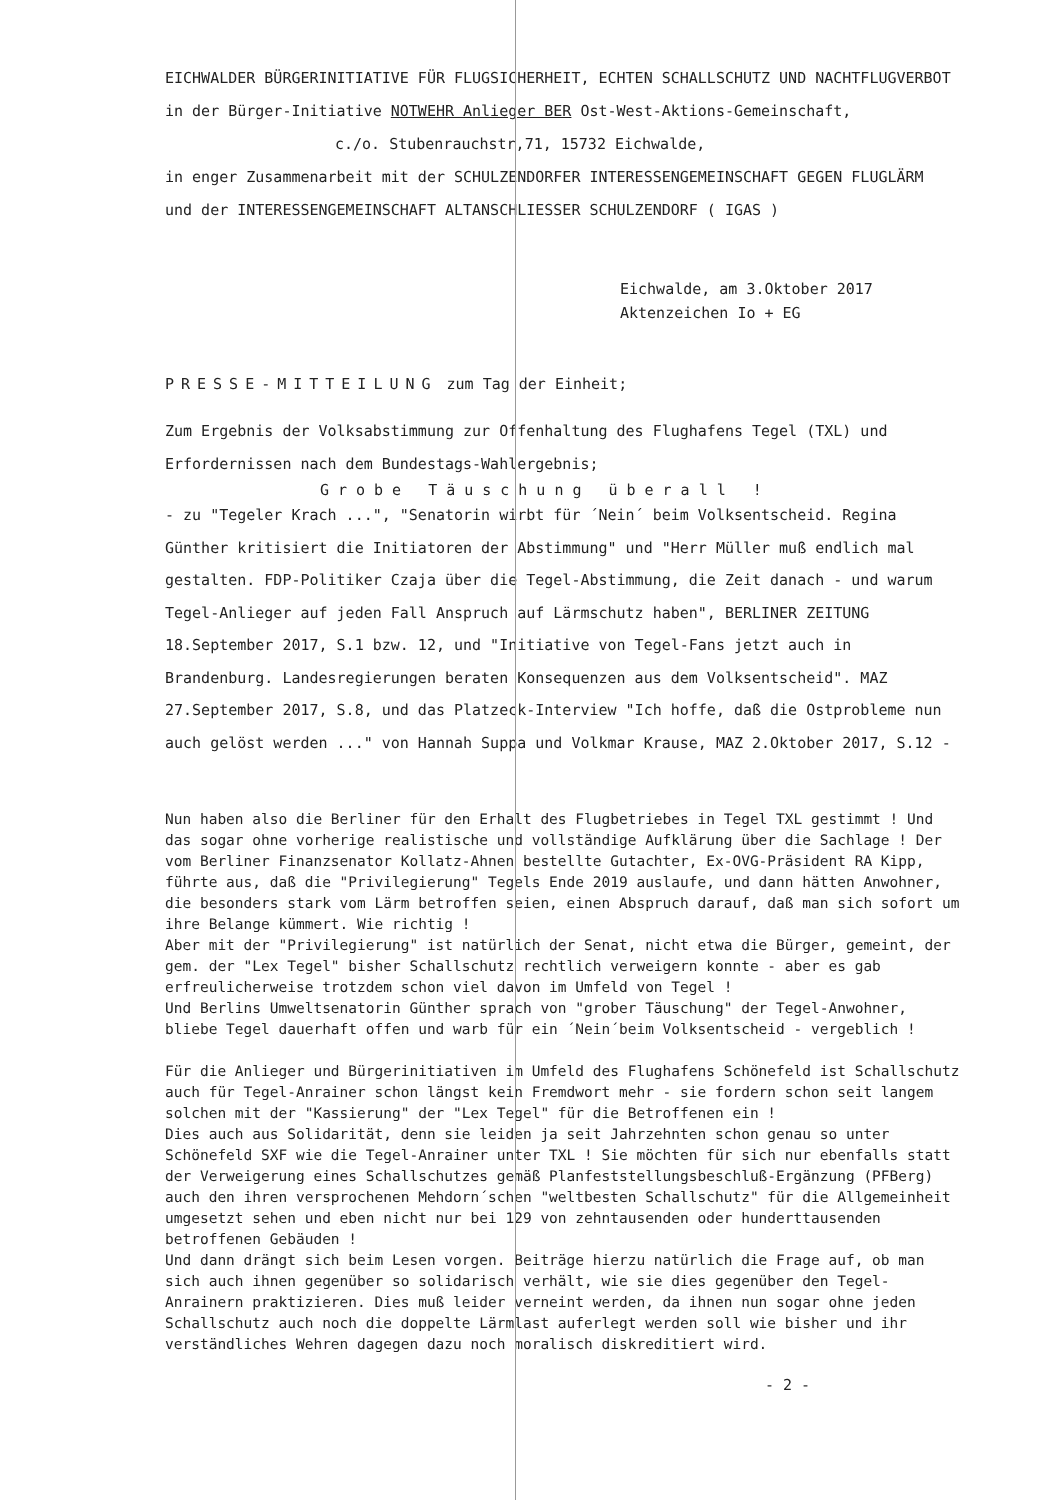EICHWALDER BÜRGERINITIATIVE FÜR FLUGSICHERHEIT, ECHTEN SCHALLSCHUTZ UND NACHTFLUGVERBOT
in der Bürger-Initiative NOTWEHR Anlieger BER Ost-West-Aktions-Gemeinschaft,
c./o. Stubenrauchstr,71, 15732 Eichwalde,
in enger Zusammenarbeit mit der SCHULZENDORFER INTERESSENGEMEINSCHAFT GEGEN FLUGLÄRM
und der INTERESSENGEMEINSCHAFT ALTANSCHLIESSER SCHULZENDORF ( IGAS )
Eichwalde, am 3.Oktober 2017
Aktenzeichen Io + EG
PRESSE-MITTEILUNG zum Tag der Einheit;
Zum Ergebnis der Volksabstimmung zur Offenhaltung des Flughafens Tegel (TXL) und
Erfordernissen nach dem Bundestags-Wahlergebnis;
Grobe Täuschung überall !
- zu "Tegeler Krach ...", "Senatorin wirbt für ´Nein´ beim Volksentscheid. Regina Günther kritisiert die Initiatoren der Abstimmung" und "Herr Müller muß endlich mal gestalten. FDP-Politiker Czaja über die Tegel-Abstimmung, die Zeit danach - und warum Tegel-Anlieger auf jeden Fall Anspruch auf Lärmschutz haben", BERLINER ZEITUNG 18.September 2017, S.1 bzw. 12, und "Initiative von Tegel-Fans jetzt auch in Brandenburg. Landesregierungen beraten Konsequenzen aus dem Volksentscheid". MAZ 27.September 2017, S.8, und das Platzeck-Interview "Ich hoffe, daß die Ostprobleme nun auch gelöst werden ..." von Hannah Suppa und Volkmar Krause, MAZ 2.Oktober 2017, S.12 -
Nun haben also die Berliner für den Erhalt des Flugbetriebes in Tegel TXL gestimmt ! Und das sogar ohne vorherige realistische und vollständige Aufklärung über die Sachlage ! Der vom Berliner Finanzsenator Kollatz-Ahnen bestellte Gutachter, Ex-OVG-Präsident RA Kipp, führte aus, daß die "Privilegierung" Tegels Ende 2019 auslaufe, und dann hätten Anwohner, die besonders stark vom Lärm betroffen seien, einen Abspruch darauf, daß man sich sofort um ihre Belange kümmert. Wie richtig !
Aber mit der "Privilegierung" ist natürlich der Senat, nicht etwa die Bürger, gemeint, der gem. der "Lex Tegel" bisher Schallschutz rechtlich verweigern konnte - aber es gab erfreulicherweise trotzdem schon viel davon im Umfeld von Tegel !
Und Berlins Umweltsenatorin Günther sprach von "grober Täuschung" der Tegel-Anwohner, bliebe Tegel dauerhaft offen und warb für ein ´Nein´beim Volksentscheid - vergeblich !
Für die Anlieger und Bürgerinitiativen im Umfeld des Flughafens Schönefeld ist Schallschutz auch für Tegel-Anrainer schon längst kein Fremdwort mehr - sie fordern schon seit langem solchen mit der "Kassierung" der "Lex Tegel" für die Betroffenen ein !
Dies auch aus Solidarität, denn sie leiden ja seit Jahrzehnten schon genau so unter Schönefeld SXF wie die Tegel-Anrainer unter TXL ! Sie möchten für sich nur ebenfalls statt der Verweigerung eines Schallschutzes gemäß Planfeststellungsbeschluß-Ergänzung (PFBerg) auch den ihren versprochenen Mehdorn´schen "weltbesten Schallschutz" für die Allgemeinheit umgesetzt sehen und eben nicht nur bei 129 von zehntausenden oder hunderttausenden betroffenen Gebäuden !
Und dann drängt sich beim Lesen vorgen. Beiträge hierzu natürlich die Frage auf, ob man sich auch ihnen gegenüber so solidarisch verhält, wie sie dies gegenüber den Tegel-Anrainern praktizieren. Dies muß leider verneint werden, da ihnen nun sogar ohne jeden Schallschutz auch noch die doppelte Lärmlast auferlegt werden soll wie bisher und ihr verständliches Wehren dagegen dazu noch moralisch diskreditiert wird.
- 2 -